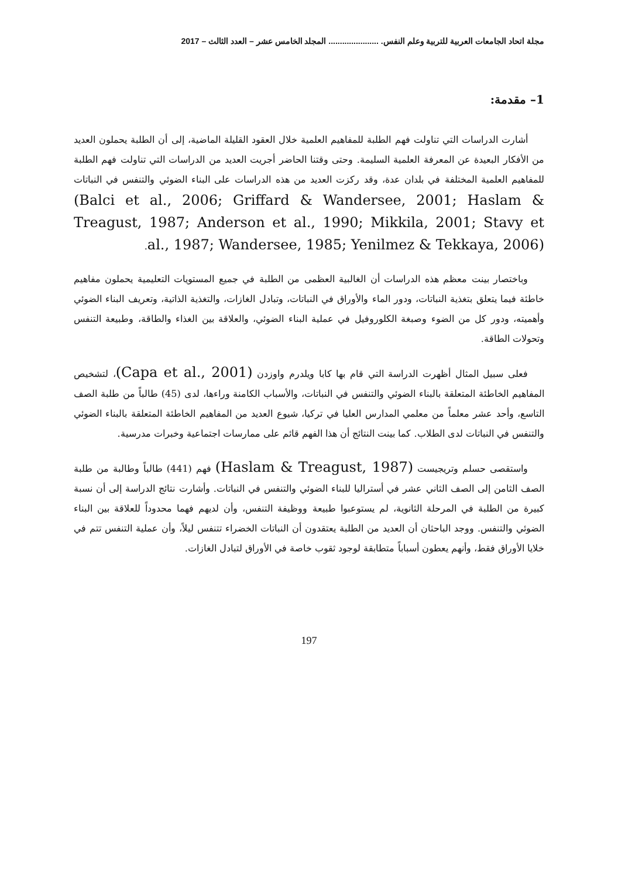مجلة اتحاد الجامعات العربية للتربية وعلم النفس. ...................... المجلد الخامس عشر – العدد الثالث – 2017
1– مقدمة:
أشارت الدراسات التي تناولت فهم الطلبة للمفاهيم العلمية خلال العقود القليلة الماضية، إلى أن الطلبة يحملون العديد من الأفكار البعيدة عن المعرفة العلمية السليمة. وحتى وقتنا الحاضر أجريت العديد من الدراسات التي تناولت فهم الطلبة للمفاهيم العلمية المختلفة في بلدان عدة، وقد ركزت العديد من هذه الدراسات على البناء الضوئي والتنفس في النباتات (Balci et al., 2006; Griffard & Wandersee, 2001; Haslam & Treagust, 1987; Anderson et al., 1990; Mikkila, 2001; Stavy et al., 1987; Wandersee, 1985; Yenilmez & Tekkaya, 2006).
وباختصار بينت معظم هذه الدراسات أن الغالبية العظمى من الطلبة في جميع المستويات التعليمية يحملون مفاهيم خاطئة فيما يتعلق بتغذية النباتات، ودور الماء والأوراق في النباتات، وتبادل الغازات، والتغذية الذاتية، وتعريف البناء الضوئي وأهميته، ودور كل من الضوء وصبغة الكلوروفيل في عملية البناء الضوئي، والعلاقة بين الغذاء والطاقة، وطبيعة التنفس وتحولات الطاقة.
فعلى سبيل المثال أظهرت الدراسة التي قام بها كابا ويلدرم واوزدن (Capa et al., 2001)، لتشخيص المفاهيم الخاطئة المتعلقة بالبناء الضوئي والتنفس في النباتات، والأسباب الكامنة وراءها، لدى (45) طالباً من طلبة الصف التاسع، وأحد عشر معلماً من معلمي المدارس العليا في تركيا، شيوع العديد من المفاهيم الخاطئة المتعلقة بالبناء الضوئي والتنفس في النباتات لدى الطلاب. كما بينت النتائج أن هذا الفهم قائم على ممارسات اجتماعية وخبرات مدرسية.
واستقصى حسلم وتريجيست (Haslam & Treagust, 1987) فهم (441) طالباً وطالبة من طلبة الصف الثامن إلى الصف الثاني عشر في أستراليا للبناء الضوئي والتنفس في النباتات. وأشارت نتائج الدراسة إلى أن نسبة كبيرة من الطلبة في المرحلة الثانوية، لم يستوعبوا طبيعة ووظيفة التنفس، وأن لديهم فهما محدوداً للعلاقة بين البناء الضوئي والتنفس. ووجد الباحثان أن العديد من الطلبة يعتقدون أن النباتات الخضراء تتنفس ليلاً، وأن عملية التنفس تتم في خلايا الأوراق فقط، وأنهم يعطون أسباباً متطابقة لوجود ثقوب خاصة في الأوراق لتبادل الغازات.
197